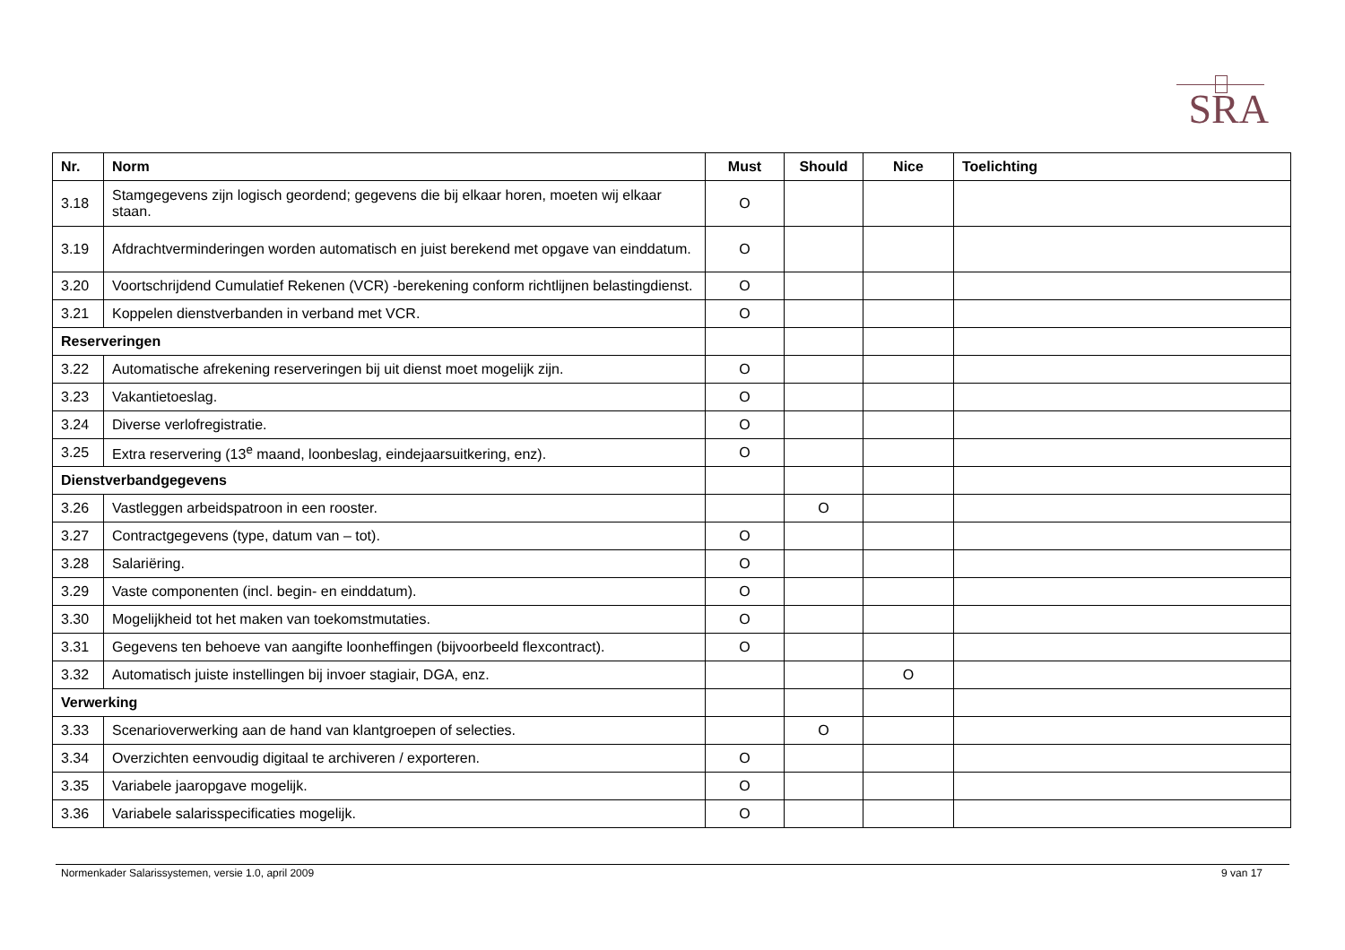SRA
| Nr. | Norm | Must | Should | Nice | Toelichting |
| --- | --- | --- | --- | --- | --- |
| 3.18 | Stamgegevens zijn logisch geordend; gegevens die bij elkaar horen, moeten wij elkaar staan. | O | | | |
| 3.19 | Afdrachtverminderingen worden automatisch en juist berekend met opgave van einddatum. | O | | | |
| 3.20 | Voortschrijdend Cumulatief Rekenen (VCR) -berekening conform richtlijnen belastingdienst. | O | | | |
| 3.21 | Koppelen dienstverbanden in verband met VCR. | O | | | |
| Reserveringen | | | | | |
| 3.22 | Automatische afrekening reserveringen bij uit dienst moet mogelijk zijn. | O | | | |
| 3.23 | Vakantietoeslag. | O | | | |
| 3.24 | Diverse verlofregistratie. | O | | | |
| 3.25 | Extra reservering (13<sup>e</sup> maand, loonbeslag, eindejaarsuitkering, enz). | O | | | |
| Dienstverbandgegevens | | | | | |
| 3.26 | Vastleggen arbeidspatroon in een rooster. | | O | | |
| 3.27 | Contractgegevens (type, datum van – tot). | O | | | |
| 3.28 | Salariëring. | O | | | |
| 3.29 | Vaste componenten (incl. begin- en einddatum). | O | | | |
| 3.30 | Mogelijkheid tot het maken van toekomstmutaties. | O | | | |
| 3.31 | Gegevens ten behoeve van aangifte loonheffingen (bijvoorbeeld flexcontract). | O | | | |
| 3.32 | Automatisch juiste instellingen bij invoer stagiair, DGA, enz. | | | O | |
| Verwerking | | | | | |
| 3.33 | Scenarioverwerking aan de hand van klantgroepen of selecties. | | O | | |
| 3.34 | Overzichten eenvoudig digitaal te archiveren / exporteren. | O | | | |
| 3.35 | Variabele jaaropgave mogelijk. | O | | | |
| 3.36 | Variabele salarisspecificaties mogelijk. | O | | | |
Normenkader Salarissystemen, versie 1.0, april 2009 9 van 17